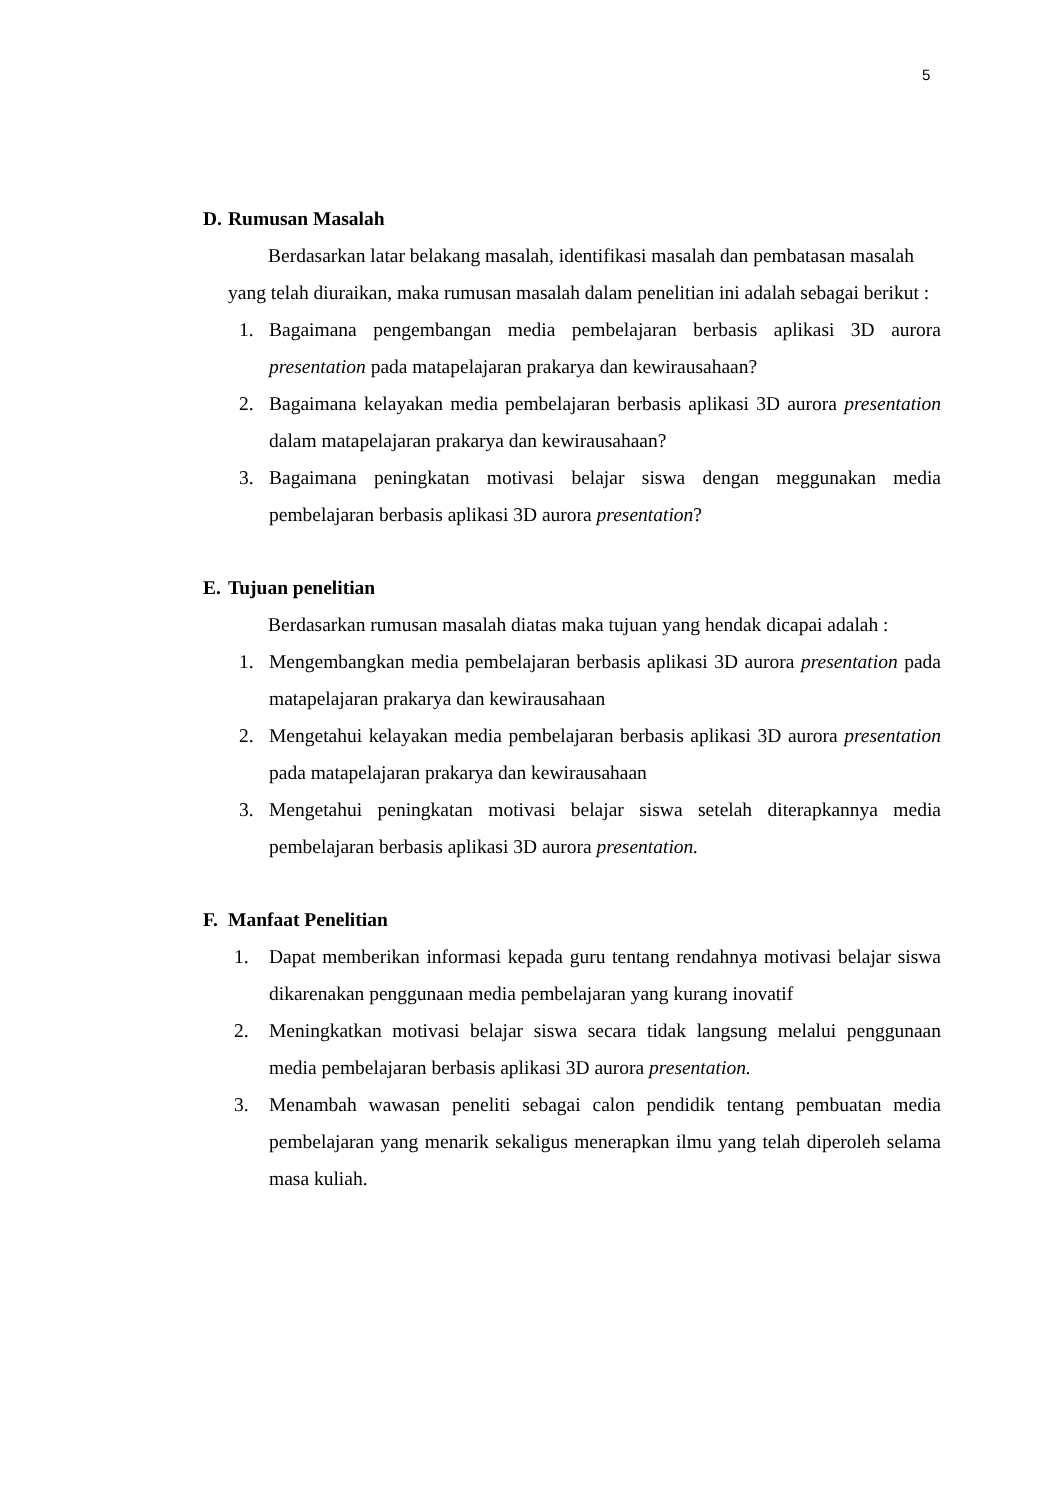5
D. Rumusan Masalah
Berdasarkan latar belakang masalah, identifikasi masalah dan pembatasan masalah yang telah diuraikan, maka rumusan masalah dalam penelitian ini adalah sebagai berikut :
1. Bagaimana pengembangan media pembelajaran berbasis aplikasi 3D aurora presentation pada matapelajaran prakarya dan kewirausahaan?
2. Bagaimana kelayakan media pembelajaran berbasis aplikasi 3D aurora presentation dalam matapelajaran prakarya dan kewirausahaan?
3. Bagaimana peningkatan motivasi belajar siswa dengan meggunakan media pembelajaran berbasis aplikasi 3D aurora presentation?
E. Tujuan penelitian
Berdasarkan rumusan masalah diatas maka tujuan yang hendak dicapai adalah :
1. Mengembangkan media pembelajaran berbasis aplikasi 3D aurora presentation pada matapelajaran prakarya dan kewirausahaan
2. Mengetahui kelayakan media pembelajaran berbasis aplikasi 3D aurora presentation pada matapelajaran prakarya dan kewirausahaan
3. Mengetahui peningkatan motivasi belajar siswa setelah diterapkannya media pembelajaran berbasis aplikasi 3D aurora presentation.
F. Manfaat Penelitian
1. Dapat memberikan informasi kepada guru tentang rendahnya motivasi belajar siswa dikarenakan penggunaan media pembelajaran yang kurang inovatif
2. Meningkatkan motivasi belajar siswa secara tidak langsung melalui penggunaan media pembelajaran berbasis aplikasi 3D aurora presentation.
3. Menambah wawasan peneliti sebagai calon pendidik tentang pembuatan media pembelajaran yang menarik sekaligus menerapkan ilmu yang telah diperoleh selama masa kuliah.